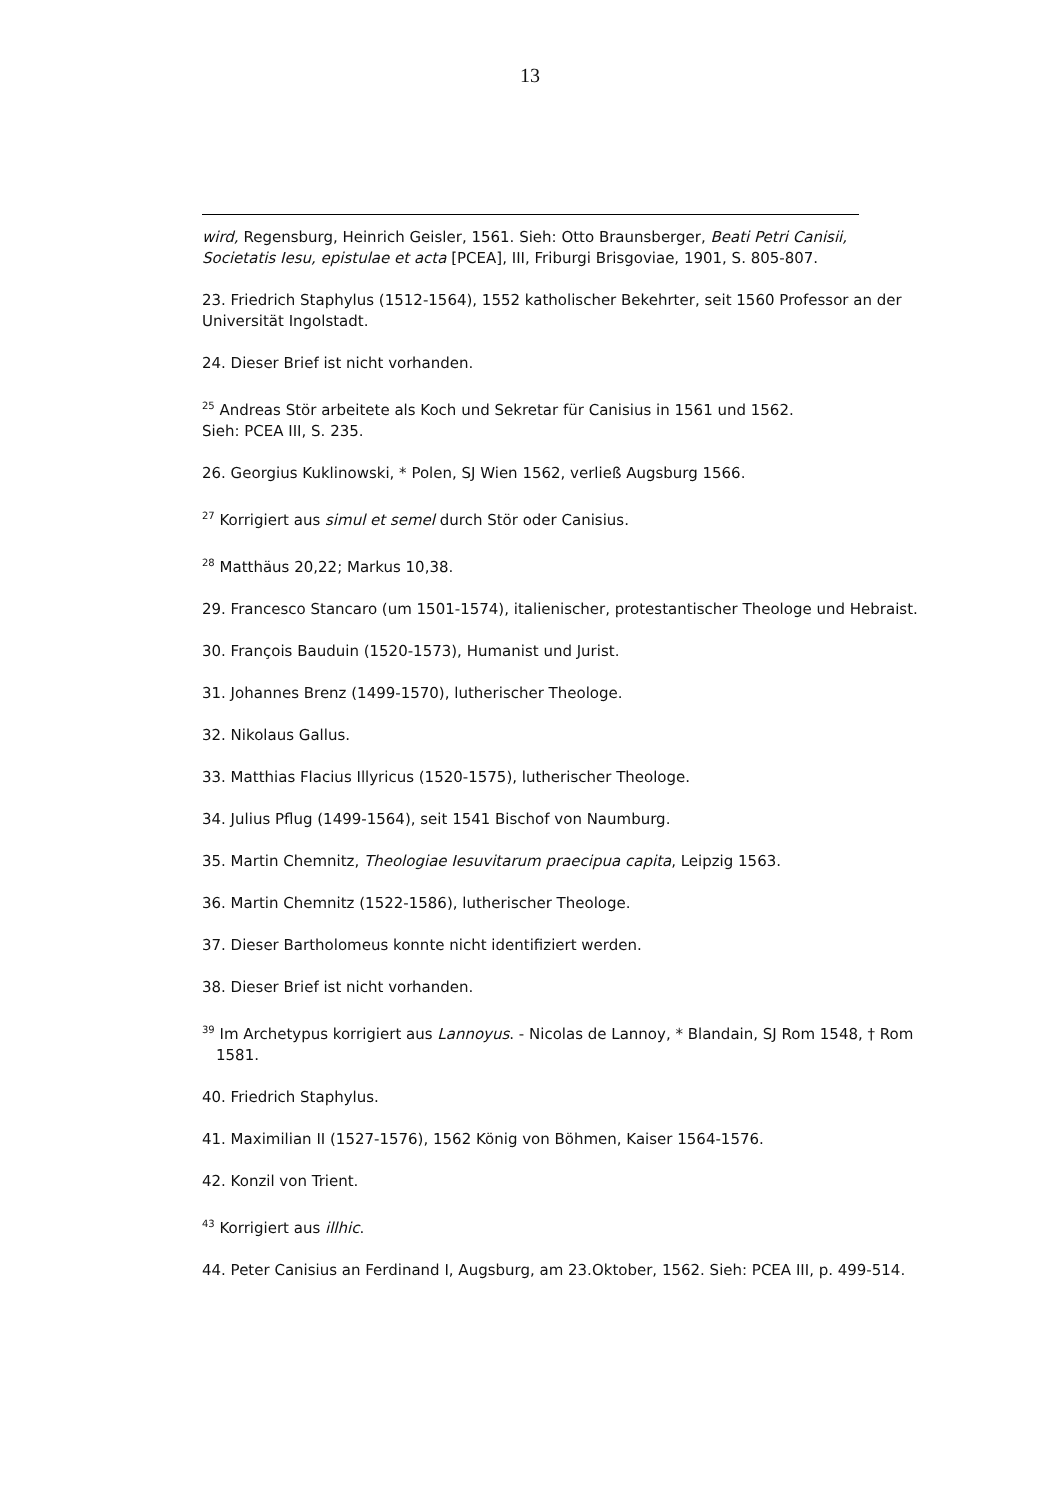13
wird, Regensburg, Heinrich Geisler, 1561. Sieh: Otto Braunsberger, Beati Petri Canisii, Societatis Iesu, epistulae et acta [PCEA], III, Friburgi Brisgoviae, 1901, S. 805-807.
23. Friedrich Staphylus (1512-1564), 1552 katholischer Bekehrter, seit 1560 Professor an der Universität Ingolstadt.
24. Dieser Brief ist nicht vorhanden.
<sup>25</sup> Andreas Stör arbeitete als Koch und Sekretar für Canisius in 1561 und 1562.
Sieh: PCEA III, S. 235.
26. Georgius Kuklinowski, * Polen, SJ Wien 1562, verließ Augsburg 1566.
<sup>27</sup> Korrigiert aus simul et semel durch Stör oder Canisius.
<sup>28</sup> Matthäus 20,22; Markus 10,38.
29. Francesco Stancaro (um 1501-1574), italienischer, protestantischer Theologe und Hebraist.
30. François Bauduin (1520-1573), Humanist und Jurist.
31. Johannes Brenz (1499-1570), lutherischer Theologe.
32. Nikolaus Gallus.
33. Matthias Flacius Illyricus (1520-1575), lutherischer Theologe.
34. Julius Pflug (1499-1564), seit 1541 Bischof von Naumburg.
35. Martin Chemnitz, Theologiae Iesuvitarum praecipua capita, Leipzig 1563.
36. Martin Chemnitz (1522-1586), lutherischer Theologe.
37. Dieser Bartholomeus konnte nicht identifiziert werden.
38. Dieser Brief ist nicht vorhanden.
<sup>39</sup> Im Archetypus korrigiert aus Lannoyus. - Nicolas de Lannoy, * Blandain, SJ Rom 1548, † Rom 1581.
40. Friedrich Staphylus.
41. Maximilian II (1527-1576), 1562 König von Böhmen, Kaiser 1564-1576.
42. Konzil von Trient.
<sup>43</sup> Korrigiert aus illhic.
44. Peter Canisius an Ferdinand I, Augsburg, am 23.Oktober, 1562. Sieh: PCEA III, p. 499-514.